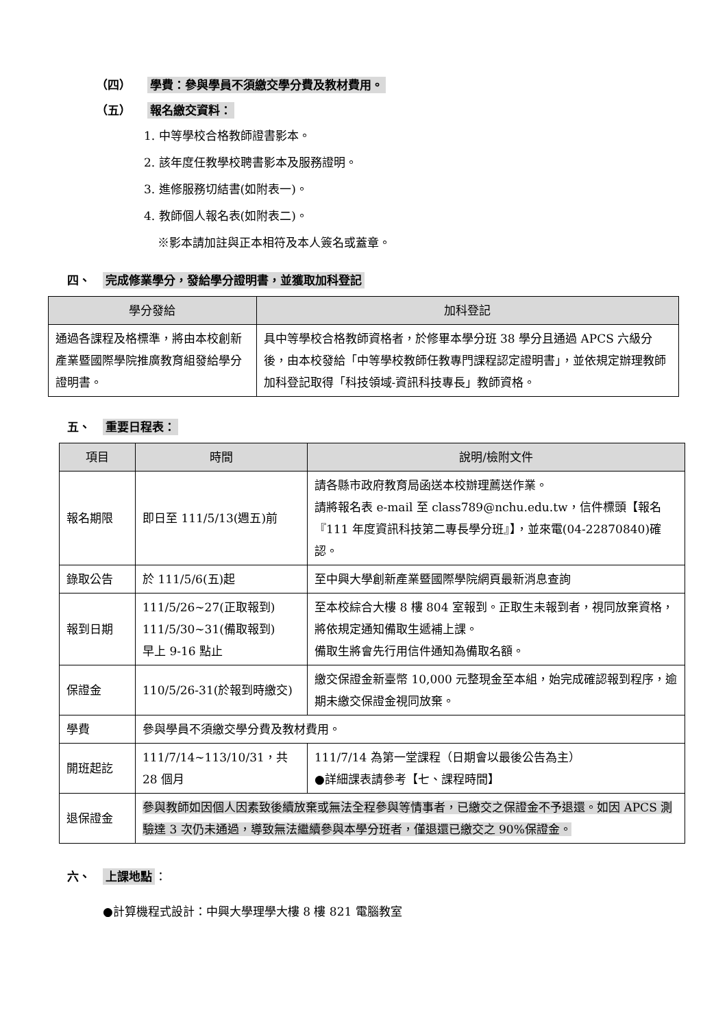（四） 學費：參與學員不須繳交學分費及教材費用。
（五） 報名繳交資料：
1. 中等學校合格教師證書影本。
2. 該年度任教學校聘書影本及服務證明。
3. 進修服務切結書(如附表一)。
4. 教師個人報名表(如附表二)。
※影本請加註與正本相符及本人簽名或蓋章。
四、 完成修業學分，發給學分證明書，並獲取加科登記
| 學分發給 | 加科登記 |
| --- | --- |
| 通過各課程及格標準，將由本校創新產業暨國際學院推廣教育組發給學分證明書。 | 具中等學校合格教師資格者，於修畢本學分班 38 學分且通過 APCS 六級分後，由本校發給「中等學校教師任教專門課程認定證明書」，並依規定辦理教師加科登記取得「科技領域-資訊科技專長」教師資格。 |
五、 重要日程表：
| 項目 | 時間 | 說明/檢附文件 |
| --- | --- | --- |
| 報名期限 | 即日至 111/5/13(週五)前 | 請各縣市政府教育局函送本校辦理薦送作業。 請將報名表 e-mail 至 class789@nchu.edu.tw，信件標頭【報名『111 年度資訊科技第二專長學分班』】，並來電(04-22870840)確認。 |
| 錄取公告 | 於 111/5/6(五)起 | 至中興大學創新產業暨國際學院網頁最新消息查詢 |
| 報到日期 | 111/5/26~27(正取報到) 111/5/30~31(備取報到) 早上 9-16 點止 | 至本校綜合大樓 8 樓 804 室報到。正取生未報到者，視同放棄資格，將依規定通知備取生遞補上課。 備取生將會先行用信件通知為備取名額。 |
| 保證金 | 110/5/26-31(於報到時繳交) | 繳交保證金新臺幣 10,000 元整現金至本組，始完成確認報到程序，逾期未繳交保證金視同放棄。 |
| 學費 | 參與學員不須繳交學分費及教材費用。 | |
| 開班起訖 | 111/7/14~113/10/31，共 28 個月 | 111/7/14 為第一堂課程（日期會以最後公告為主） ●詳細課表請參考【七、課程時間】 |
| 退保證金 | 參與教師如因個人因素致後續放棄或無法全程參與等情事者，已繳交之保證金不予退還。如因 APCS 測驗達 3 次仍未通過，導致無法繼續參與本學分班者，僅退還已繳交之 90%保證金。 | |
六、 上課地點 ：
●計算機程式設計：中興大學理學大樓 8 樓 821 電腦教室